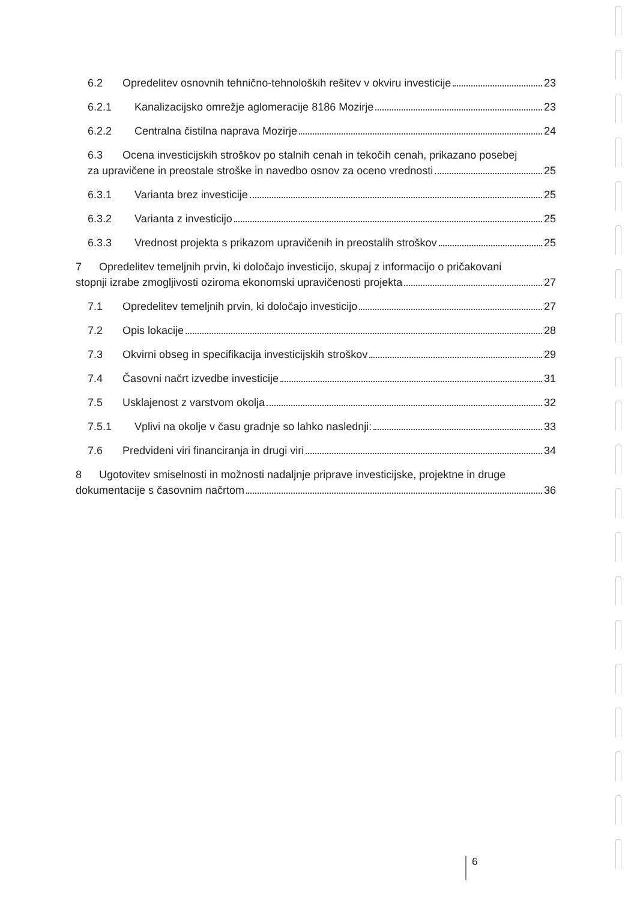6.2 Opredelitev osnovnih tehnično-tehnoloških rešitev v okviru investicije 23
6.2.1 Kanalizacijsko omrežje aglomeracije 8186 Mozirje 23
6.2.2 Centralna čistilna naprava Mozirje 24
6.3 Ocena investicijskih stroškov po stalnih cenah in tekočih cenah, prikazano posebej
za upravičene in preostale stroške in navedbo osnov za oceno vrednosti 25
6.3.1 Varianta brez investicije 25
6.3.2 Varianta z investicijo 25
6.3.3 Vrednost projekta s prikazom upravičenih in preostalih stroškov 25
7 Opredelitev temeljnih prvin, ki določajo investicijo, skupaj z informacijo o pričakovani
stopnji izrabe zmogljivosti oziroma ekonomski upravičenosti projekta 27
7.1 Opredelitev temeljnih prvin, ki določajo investicijo 27
7.2 Opis lokacije 28
7.3 Okvirni obseg in specifikacija investicijskih stroškov 29
7.4 Časovni načrt izvedbe investicije 31
7.5 Usklajenost z varstvom okolja 32
7.5.1 Vplivi na okolje v času gradnje so lahko naslednji: 33
7.6 Predvideni viri financiranja in drugi viri 34
8 Ugotovitev smiselnosti in možnosti nadaljnje priprave investicijske, projektne in druge
dokumentacije s časovnim načrtom 36
6